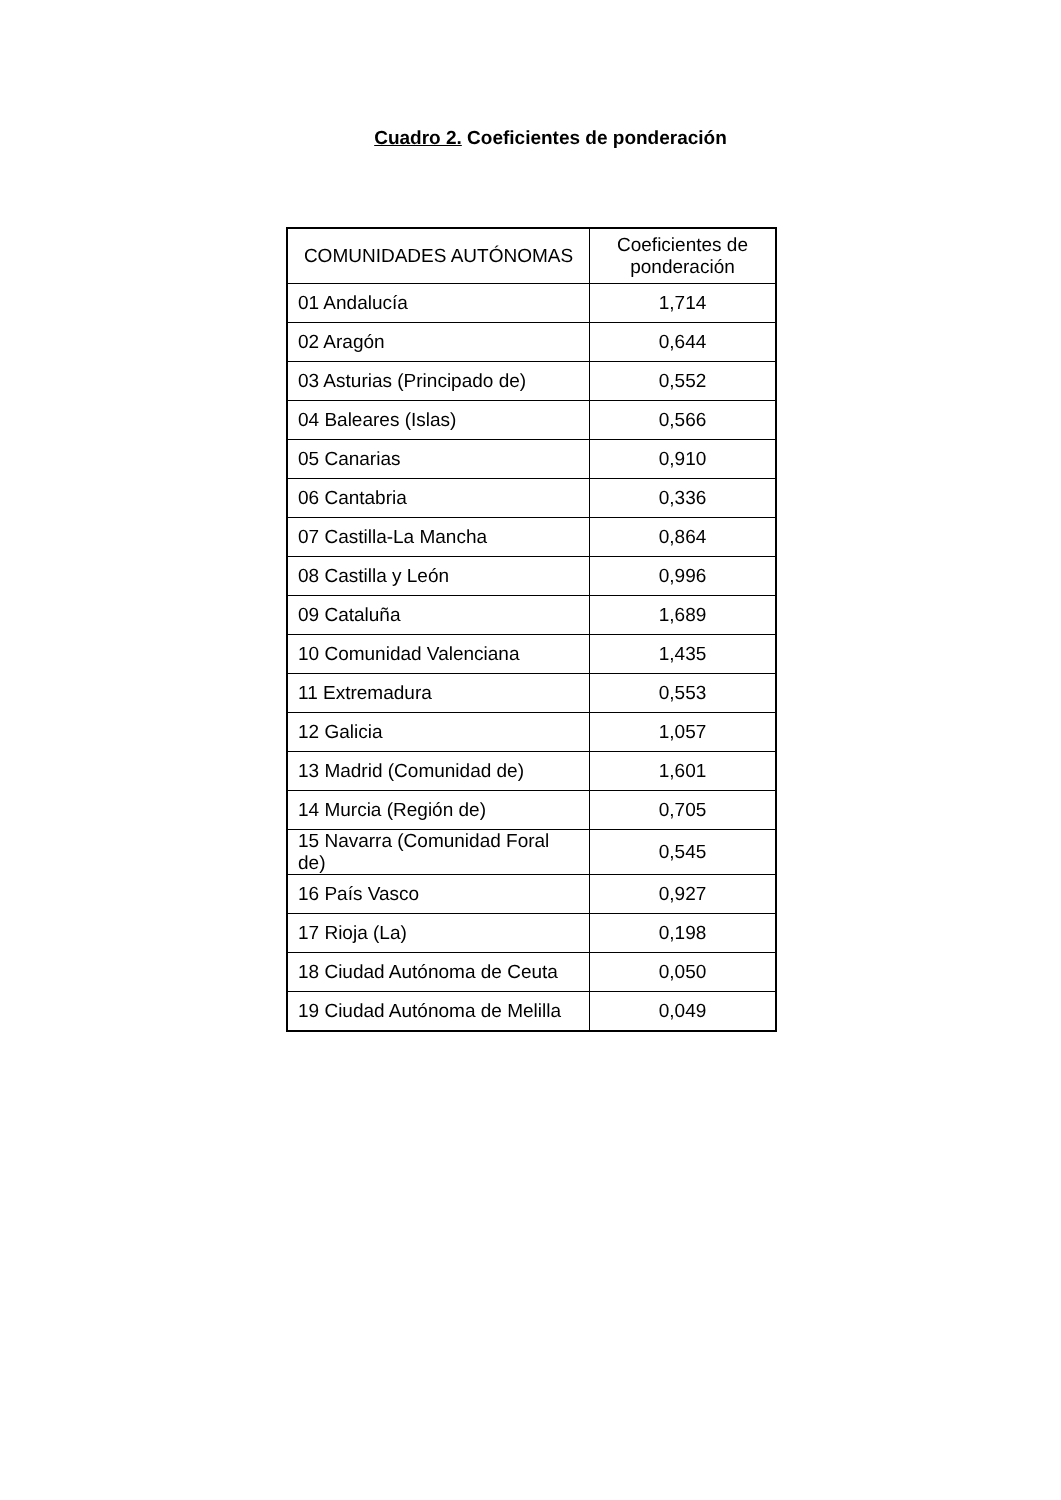Cuadro 2. Coeficientes de ponderación
| COMUNIDADES AUTÓNOMAS | Coeficientes de ponderación |
| --- | --- |
| 01 Andalucía | 1,714 |
| 02 Aragón | 0,644 |
| 03 Asturias (Principado de) | 0,552 |
| 04 Baleares (Islas) | 0,566 |
| 05 Canarias | 0,910 |
| 06 Cantabria | 0,336 |
| 07 Castilla-La Mancha | 0,864 |
| 08 Castilla y León | 0,996 |
| 09 Cataluña | 1,689 |
| 10 Comunidad Valenciana | 1,435 |
| 11 Extremadura | 0,553 |
| 12 Galicia | 1,057 |
| 13 Madrid (Comunidad de) | 1,601 |
| 14 Murcia (Región de) | 0,705 |
| 15 Navarra (Comunidad Foral de) | 0,545 |
| 16 País Vasco | 0,927 |
| 17 Rioja (La) | 0,198 |
| 18 Ciudad Autónoma de Ceuta | 0,050 |
| 19 Ciudad Autónoma de Melilla | 0,049 |